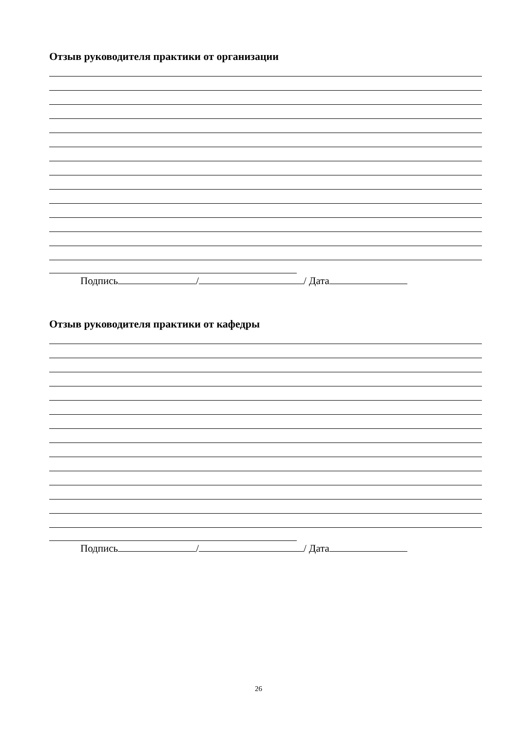Отзыв руководителя практики от организации
Подпись / / Дата
Отзыв руководителя практики от кафедры
Подпись / / Дата
26